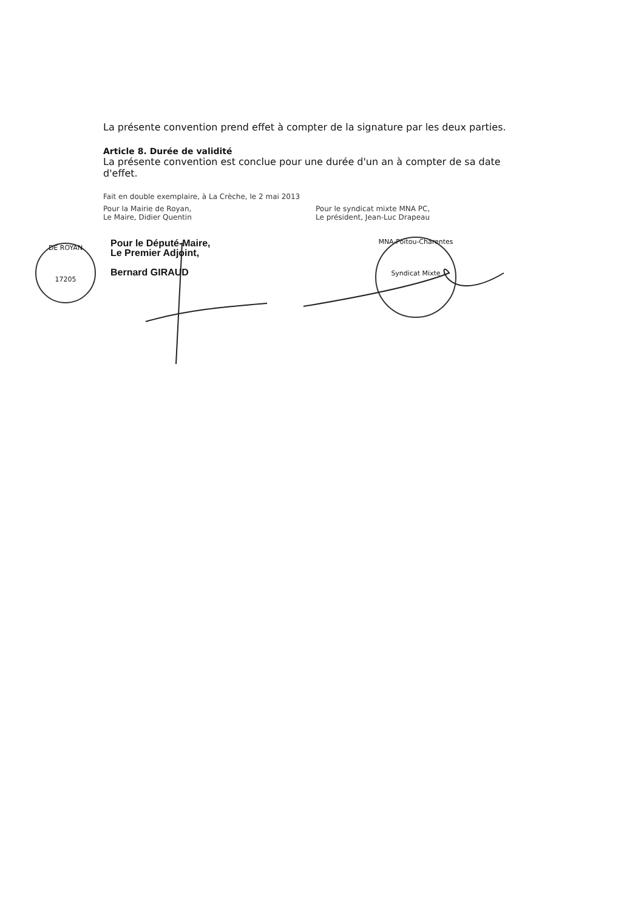La présente convention prend effet à compter de la signature par les deux parties.
Article 8. Durée de validité
La présente convention est conclue pour une durée d'un an à compter de sa date d'effet.
Fait en double exemplaire, à La Crèche, le 2 mai 2013
Pour la Mairie de Royan,
Le Maire, Didier Quentin
Pour le syndicat mixte MNA PC,
Le président, Jean-Luc Drapeau
Pour le Député-Maire,
Le Premier Adjoint,
Bernard GIRAUD
DE ROYAN
17205
MNA-Poitou-Charentes
Syndicat Mixte